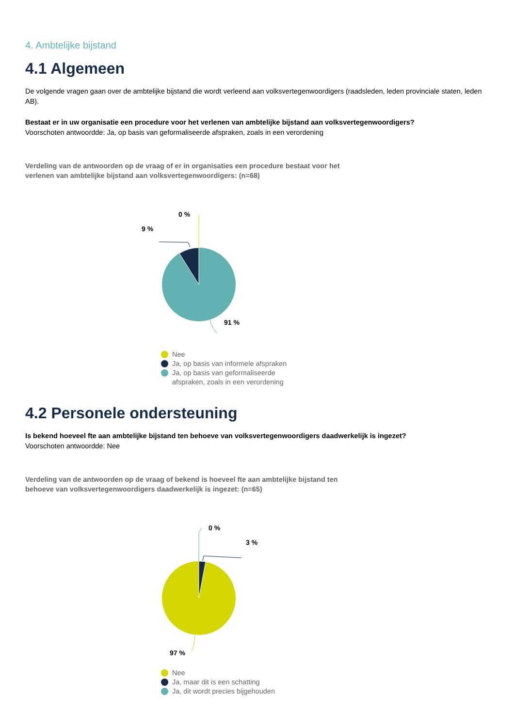4. Ambtelijke bijstand
4.1 Algemeen
De volgende vragen gaan over de ambtelijke bijstand die wordt verleend aan volksvertegenwoordigers (raadsleden, leden provinciale staten, leden AB).
Bestaat er in uw organisatie een procedure voor het verlenen van ambtelijke bijstand aan volksvertegenwoordigers?
Voorschoten antwoordde: Ja, op basis van geformaliseerde afspraken, zoals in een verordening
Verdeling van de antwoorden op de vraag of er in organisaties een procedure bestaat voor het verlenen van ambtelijke bijstand aan volksvertegenwoordigers: (n=68)
0 %
9 %
91 %
Nee
Ja, op basis van informele afspraken
Ja, op basis van geformaliseerde
afspraken, zoals in een verordening
4.2 Personele ondersteuning
Is bekend hoeveel fte aan ambtelijke bijstand ten behoeve van volksvertegenwoordigers daadwerkelijk is ingezet?
Voorschoten antwoordde: Nee
Verdeling van de antwoorden op de vraag of bekend is hoeveel fte aan ambtelijke bijstand ten behoeve van volksvertegenwoordigers daadwerkelijk is ingezet: (n=65)
0 %
3 %
97 %
Nee
Ja, maar dit is een schatting
Ja, dit wordt precies bijgehouden